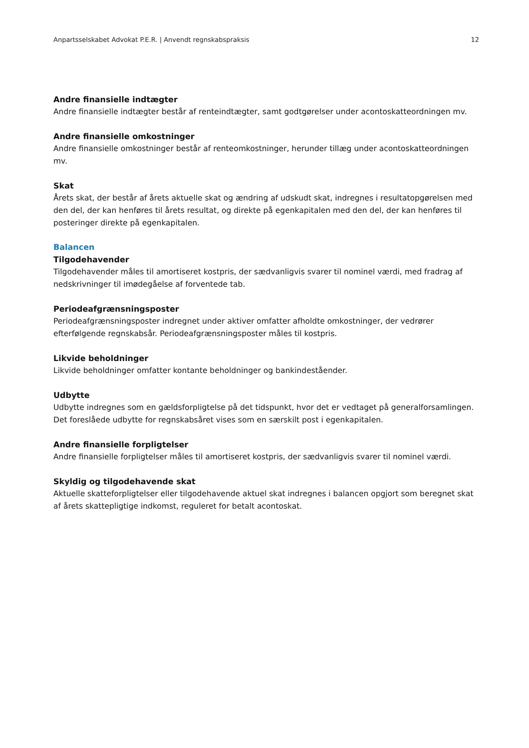Anpartsselskabet Advokat P.E.R. | Anvendt regnskabspraksis 12
Andre finansielle indtægter
Andre finansielle indtægter består af renteindtægter, samt godtgørelser under acontoskatteordningen mv.
Andre finansielle omkostninger
Andre finansielle omkostninger består af renteomkostninger, herunder tillæg under acontoskatteordningen mv.
Skat
Årets skat, der består af årets aktuelle skat og ændring af udskudt skat, indregnes i resultatopgørelsen med den del, der kan henføres til årets resultat, og direkte på egenkapitalen med den del, der kan henføres til posteringer direkte på egenkapitalen.
Balancen
Tilgodehavender
Tilgodehavender måles til amortiseret kostpris, der sædvanligvis svarer til nominel værdi, med fradrag af nedskrivninger til imødegåelse af forventede tab.
Periodeafgrænsningsposter
Periodeafgrænsningsposter indregnet under aktiver omfatter afholdte omkostninger, der vedrører efterfølgende regnskabsår. Periodeafgrænsningsposter måles til kostpris.
Likvide beholdninger
Likvide beholdninger omfatter kontante beholdninger og bankindeståender.
Udbytte
Udbytte indregnes som en gældsforpligtelse på det tidspunkt, hvor det er vedtaget på generalforsamlingen. Det foreslåede udbytte for regnskabsåret vises som en særskilt post i egenkapitalen.
Andre finansielle forpligtelser
Andre finansielle forpligtelser måles til amortiseret kostpris, der sædvanligvis svarer til nominel værdi.
Skyldig og tilgodehavende skat
Aktuelle skatteforpligtelser eller tilgodehavende aktuel skat indregnes i balancen opgjort som beregnet skat af årets skattepligtige indkomst, reguleret for betalt acontoskat.